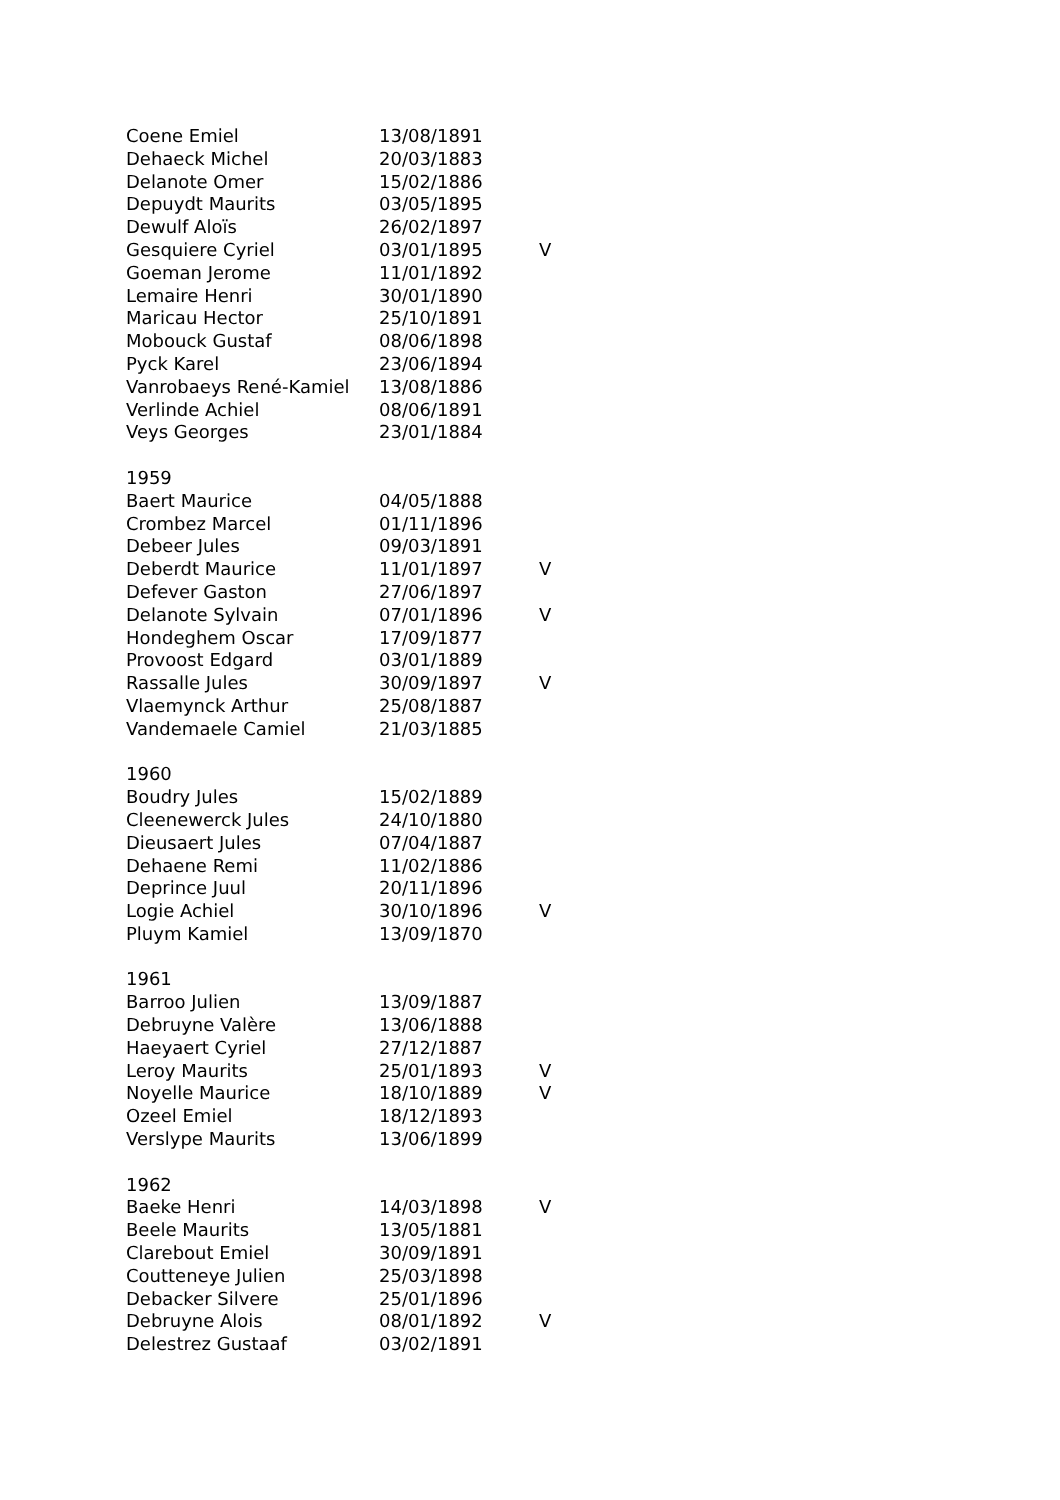| Coene Emiel | 13/08/1891 | |
| Dehaeck Michel | 20/03/1883 | |
| Delanote Omer | 15/02/1886 | |
| Depuydt Maurits | 03/05/1895 | |
| Dewulf Aloïs | 26/02/1897 | |
| Gesquiere Cyriel | 03/01/1895 | V |
| Goeman Jerome | 11/01/1892 | |
| Lemaire Henri | 30/01/1890 | |
| Maricau Hector | 25/10/1891 | |
| Mobouck Gustaf | 08/06/1898 | |
| Pyck Karel | 23/06/1894 | |
| Vanrobaeys René-Kamiel | 13/08/1886 | |
| Verlinde Achiel | 08/06/1891 | |
| Veys Georges | 23/01/1884 | |
| 1959 | | |
| Baert Maurice | 04/05/1888 | |
| Crombez Marcel | 01/11/1896 | |
| Debeer Jules | 09/03/1891 | |
| Deberdt Maurice | 11/01/1897 | V |
| Defever Gaston | 27/06/1897 | |
| Delanote Sylvain | 07/01/1896 | V |
| Hondeghem Oscar | 17/09/1877 | |
| Provoost Edgard | 03/01/1889 | |
| Rassalle Jules | 30/09/1897 | V |
| Vlaemynck Arthur | 25/08/1887 | |
| Vandemaele Camiel | 21/03/1885 | |
| 1960 | | |
| Boudry Jules | 15/02/1889 | |
| Cleenewerck Jules | 24/10/1880 | |
| Dieusaert Jules | 07/04/1887 | |
| Dehaene Remi | 11/02/1886 | |
| Deprince Juul | 20/11/1896 | |
| Logie Achiel | 30/10/1896 | V |
| Pluym Kamiel | 13/09/1870 | |
| 1961 | | |
| Barroo Julien | 13/09/1887 | |
| Debruyne Valère | 13/06/1888 | |
| Haeyaert Cyriel | 27/12/1887 | |
| Leroy Maurits | 25/01/1893 | V |
| Noyelle Maurice | 18/10/1889 | V |
| Ozeel Emiel | 18/12/1893 | |
| Verslype Maurits | 13/06/1899 | |
| 1962 | | |
| Baeke Henri | 14/03/1898 | V |
| Beele Maurits | 13/05/1881 | |
| Clarebout Emiel | 30/09/1891 | |
| Coutteneye Julien | 25/03/1898 | |
| Debacker Silvere | 25/01/1896 | |
| Debruyne Alois | 08/01/1892 | V |
| Delestrez Gustaaf | 03/02/1891 | |